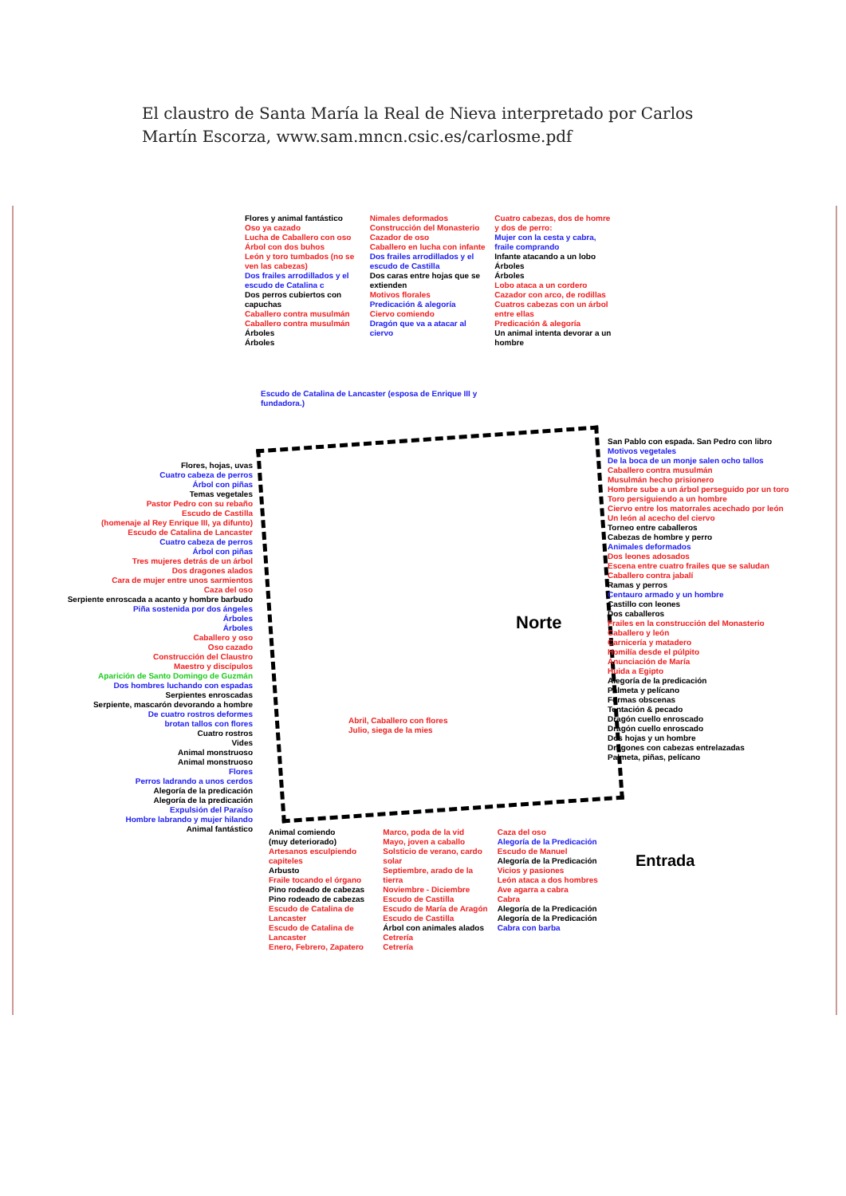El claustro de Santa María la Real de Nieva interpretado por Carlos Martín Escorza, www.sam.mncn.csic.es/carlosme.pdf
Flores y animal fantástico
Oso ya cazado
Lucha de Caballero con oso
Árbol con dos buhos
León y toro tumbados (no se ven las cabezas)
Dos frailes arrodillados y el escudo de Catalina c
Dos perros cubiertos con capuchas
Caballero contra musulmán
Caballero contra musulmán
Árboles
Árboles
Nimales deformados
Construcción del Monasterio
Cazador de oso
Caballero en lucha con infante
Dos frailes arrodillados y el escudo de Castilla
Dos caras entre hojas que se extienden
Motivos florales
Predicación & alegoría
Ciervo comiendo
Dragón que va a atacar al ciervo
Cuatro cabezas, dos de homre y dos de perro:
Mujer con la cesta y cabra, fraile comprando
Infante atacando a un lobo
Árboles
Árboles
Lobo ataca a un cordero
Cazador con arco, de rodillas
Cuatros cabezas con un árbol entre ellas
Predicación & alegoría
Un animal intenta devorar a un hombre
Flores, hojas, uvas
Cuatro cabeza de perros
Árbol con piñas
Temas vegetales
Pastor Pedro con su rebaño
Escudo de Castilla
(homenaje al Rey Enrique III, ya difunto)
Escudo de Catalina de Lancaster
Cuatro cabeza de perros
Árbol con piñas
Tres mujeres detrás de un árbol
Dos dragones alados
Cara de mujer entre unos sarmientos
Caza del oso
Serpiente enroscada a acanto y hombre barbudo
Piña sostenida por dos ángeles
Árboles
Árboles
Caballero y oso
Oso cazado
Construcción del Claustro
Maestro y discípulos
Aparición de Santo Domingo de Guzmán
Dos hombres luchando con espadas
Serpientes enroscadas
Serpiente, mascarón devorando a hombre
De cuatro rostros deformes
brotan tallos con flores
Cuatro rostros
Vides
Animal monstruoso
Animal monstruoso
Flores
Perros ladrando a unos cerdos
Alegoría de la predicación
Alegoría de la predicación
Expulsión del Paraíso
Hombre labrando y mujer hilando
Animal fantástico
Escudo de Catalina de Lancaster (esposa de Enrique III y fundadora.)
San Pablo con espada. San Pedro con libro
Motivos vegetales
De la boca de un monje salen ocho tallos
Caballero contra musulmán
Musulmán hecho prisionero
Hombre sube a un árbol perseguido por un toro
Toro persiguiendo a un hombre
Ciervo entre los matorrales acechado por león
Un león al acecho del ciervo
Torneo entre caballeros
Cabezas de hombre y perro
Animales deformados
Dos leones adosados
Escena entre cuatro frailes que se saludan
Caballero contra jabalí
Ramas y perros
Centauro armado y un hombre
Castillo con leones
Dos caballeros
Frailes en la construcción del Monasterio
Caballero y león
Carnicería y matadero
Homilía desde el púlpito
Anunciación de María
Huida a Egipto
Alegoría de la predicación
Palmeta y pelícano
Formas obscenas
Tentación & pecado
Dragón cuello enroscado
Dragón cuello enroscado
Dos hojas y un hombre
Dragones con cabezas entrelazadas
Palmeta, piñas, pelícano
Abril, Caballero con flores
Julio, siega de la mies
Norte
Animal comiendo
(muy deteriorado)
Artesanos esculpiendo capiteles
Arbusto
Fraile tocando el órgano
Pino rodeado de cabezas
Pino rodeado de cabezas
Escudo de Catalina de Lancaster
Escudo de Catalina de Lancaster
Enero, Febrero, Zapatero
Marco, poda de la vid
Mayo, joven a caballo
Solsticio de verano, cardo solar
Septiembre, arado de la tierra
Noviembre - Diciembre
Escudo de Castilla
Escudo de María de Aragón
Escudo de Castilla
Árbol con animales alados
Cetrería
Cetrería
Caza del oso
Alegoría de la Predicación
Escudo de Manuel
Alegoría de la Predicación
Vicios y pasiones
León ataca a dos hombres
Ave agarra a cabra
Cabra
Alegoría de la Predicación
Alegoría de la Predicación
Cabra con barba
Entrada